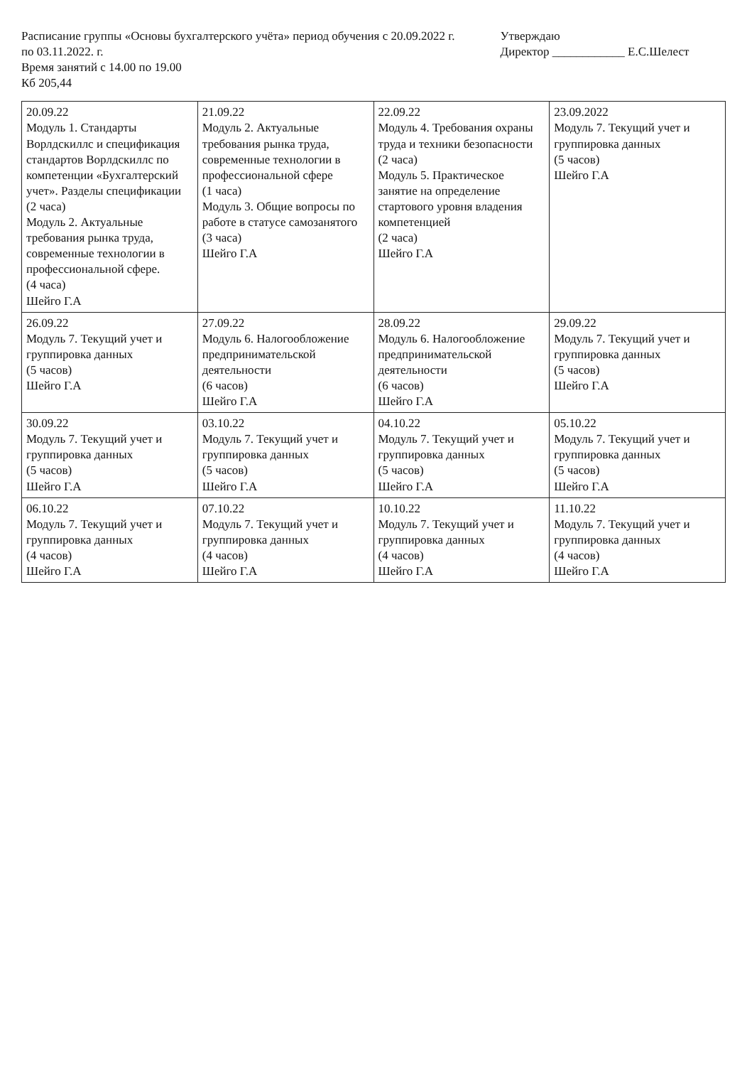Расписание группы «Основы бухгалтерского учёта» период обучения с 20.09.2022 г. по 03.11.2022. г.
Время занятий с 14.00 по 19.00
Кб 205,44
Утверждаю
Директор ____________ Е.С.Шелест
| 20.09.22 Модуль 1. Стандарты Ворлдскиллс и спецификация стандартов Ворлдскиллс по компетенции «Бухгалтерский учет». Разделы спецификации (2 часа) Модуль 2. Актуальные требования рынка труда, современные технологии в профессиональной сфере. (4 часа) Шейго Г.А | 21.09.22 Модуль 2. Актуальные требования рынка труда, современные технологии в профессиональной сфере (1 часа) Модуль 3. Общие вопросы по работе в статусе самозанятого (3 часа) Шейго Г.А | 22.09.22 Модуль 4. Требования охраны труда и техники безопасности (2 часа) Модуль 5. Практическое занятие на определение стартового уровня владения компетенцией (2 часа) Шейго Г.А | 23.09.2022 Модуль 7. Текущий учет и группировка данных (5 часов) Шейго Г.А |
| 26.09.22 Модуль 7. Текущий учет и группировка данных (5 часов) Шейго Г.А | 27.09.22 Модуль 6. Налогообложение предпринимательской деятельности (6 часов) Шейго Г.А | 28.09.22 Модуль 6. Налогообложение предпринимательской деятельности (6 часов) Шейго Г.А | 29.09.22 Модуль 7. Текущий учет и группировка данных (5 часов) Шейго Г.А |
| 30.09.22 Модуль 7. Текущий учет и группировка данных (5 часов) Шейго Г.А | 03.10.22 Модуль 7. Текущий учет и группировка данных (5 часов) Шейго Г.А | 04.10.22 Модуль 7. Текущий учет и группировка данных (5 часов) Шейго Г.А | 05.10.22 Модуль 7. Текущий учет и группировка данных (5 часов) Шейго Г.А |
| 06.10.22 Модуль 7. Текущий учет и группировка данных (4 часов) Шейго Г.А | 07.10.22 Модуль 7. Текущий учет и группировка данных (4 часов) Шейго Г.А | 10.10.22 Модуль 7. Текущий учет и группировка данных (4 часов) Шейго Г.А | 11.10.22 Модуль 7. Текущий учет и группировка данных (4 часов) Шейго Г.А |